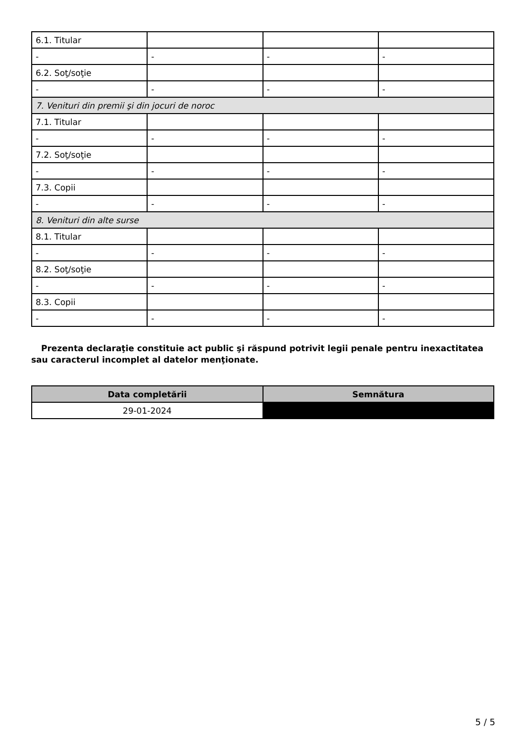| 6.1. Titular | | | |
| - | - | - | - |
| 6.2. Soţ/soţie | | | |
| - | - | - | - |
| 7. Venituri din premii şi din jocuri de noroc | | | |
| 7.1. Titular | | | |
| - | - | - | - |
| 7.2. Soţ/soţie | | | |
| - | - | - | - |
| 7.3. Copii | | | |
| - | - | - | - |
| 8. Venituri din alte surse | | | |
| 8.1. Titular | | | |
| - | - | - | - |
| 8.2. Soţ/soţie | | | |
| - | - | - | - |
| 8.3. Copii | | | |
| - | - | - | - |
Prezenta declaraţie constituie act public şi răspund potrivit legii penale pentru inexactitatea sau caracterul incomplet al datelor menţionate.
| Data completării | Semnătura |
| --- | --- |
| 29-01-2024 | |
5 / 5